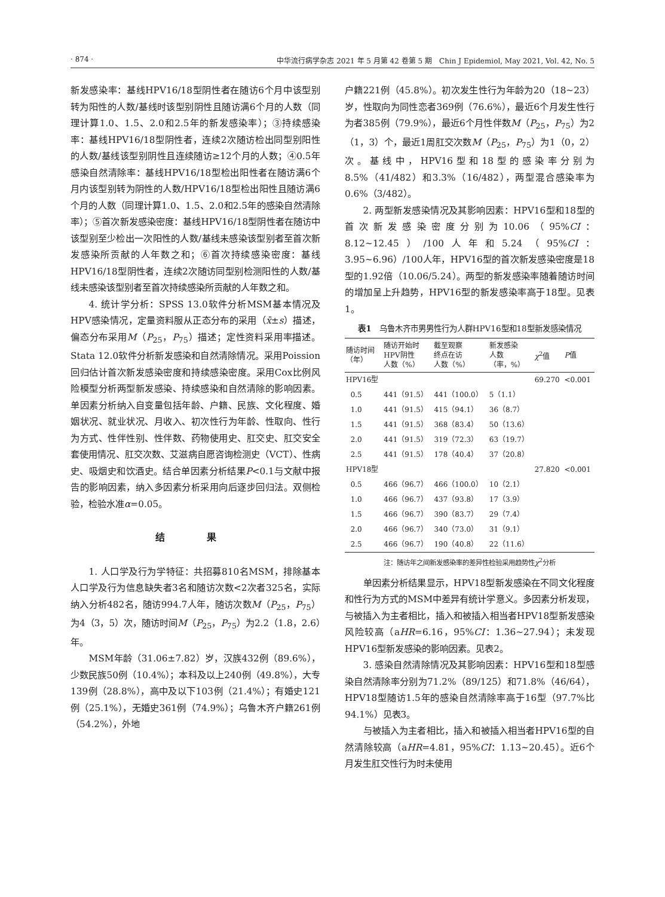· 874 · 中华流行病学杂志 2021 年 5 月第 42 卷第 5 期　Chin J Epidemiol, May 2021, Vol. 42, No. 5
新发感染率：基线HPV16/18型阴性者在随访6个月中该型别转为阳性的人数/基线时该型别阴性且随访满6个月的人数（同理计算1.0、1.5、2.0和2.5年的新发感染率）；③持续感染率：基线HPV16/18型阴性者，连续2次随访检出同型别阳性的人数/基线该型别阴性且连续随访≥12个月的人数；④0.5年感染自然清除率：基线HPV16/18型检出阳性者在随访满6个月内该型别转为阴性的人数/HPV16/18型检出阳性且随访满6个月的人数（同理计算1.0、1.5、2.0和2.5年的感染自然清除率）；⑤首次新发感染密度：基线HPV16/18型阴性者在随访中该型别至少检出一次阳性的人数/基线未感染该型别者至首次新发感染所贡献的人年数之和；⑥首次持续感染密度：基线HPV16/18型阴性者，连续2次随访同型别检测阳性的人数/基线未感染该型别者至首次持续感染所贡献的人年数之和。
4. 统计学分析：SPSS 13.0软件分析MSM基本情况及HPV感染情况，定量资料服从正态分布的采用（x̄±s）描述，偏态分布采用M（P<sub>25</sub>，P<sub>75</sub>）描述；定性资料采用率描述。Stata 12.0软件分析新发感染和自然清除情况。采用Poission回归估计首次新发感染密度和持续感染密度。采用Cox比例风险模型分析两型新发感染、持续感染和自然清除的影响因素。单因素分析纳入自变量包括年龄、户籍、民族、文化程度、婚姻状况、就业状况、月收入、初次性行为年龄、性取向、性行为方式、性伴性别、性伴数、药物使用史、肛交史、肛交安全套使用情况、肛交次数、艾滋病自愿咨询检测史（VCT）、性病史、吸烟史和饮酒史。结合单因素分析结果P<0.1与文献中报告的影响因素，纳入多因素分析采用向后逐步回归法。双侧检验，检验水准α=0.05。
结 果
1. 人口学及行为学特征：共招募810名MSM，排除基本人口学及行为信息缺失者3名和随访次数<2次者325名，实际纳入分析482名，随访994.7人年，随访次数M（P<sub>25</sub>，P<sub>75</sub>）为4（3，5）次，随访时间M（P<sub>25</sub>，P<sub>75</sub>）为2.2（1.8，2.6）年。
MSM年龄（31.06±7.82）岁，汉族432例（89.6%），少数民族50例（10.4%）；本科及以上240例（49.8%），大专139例（28.8%），高中及以下103例（21.4%）；有婚史121例（25.1%），无婚史361例（74.9%）；乌鲁木齐户籍261例（54.2%），外地
户籍221例（45.8%）。初次发生性行为年龄为20（18~23）岁，性取向为同性恋者369例（76.6%），最近6个月发生性行为者385例（79.9%），最近6个月性伴数M（P<sub>25</sub>，P<sub>75</sub>）为2（1，3）个，最近1周肛交次数M（P<sub>25</sub>，P<sub>75</sub>）为1（0，2）次。基线中，HPV16型和18型的感染率分别为8.5%（41/482）和3.3%（16/482），两型混合感染率为0.6%（3/482）。
2. 两型新发感染情况及其影响因素：HPV16型和18型的首次新发感染密度分别为10.06（95%CI：8.12~12.45）/100人年和5.24（95%CI：3.95~6.96）/100人年，HPV16型的首次新发感染密度是18型的1.92倍（10.06/5.24）。两型的新发感染率随着随访时间的增加呈上升趋势，HPV16型的新发感染率高于18型。见表1。
表1　乌鲁木齐市男男性行为人群HPV16型和18型新发感染情况
| 随访时间 （年） | 随访开始时 HPV阴性 人数（%） | 截至观察 终点在访 人数（%） | 新发感染 人数 （率，%） | χ<sup>2</sup>值 | P 值 |
| --- | --- | --- | --- | --- | --- |
| HPV16型 | | | | 69.270 | <0.001 |
| 0.5 | 441（91.5） | 441（100.0） | 5（1.1） | | |
| 1.0 | 441（91.5） | 415（94.1） | 36（8.7） | | |
| 1.5 | 441（91.5） | 368（83.4） | 50（13.6） | | |
| 2.0 | 441（91.5） | 319（72.3） | 63（19.7） | | |
| 2.5 | 441（91.5） | 178（40.4） | 37（20.8） | | |
| HPV18型 | | | | 27.820 | <0.001 |
| 0.5 | 466（96.7） | 466（100.0） | 10（2.1） | | |
| 1.0 | 466（96.7） | 437（93.8） | 17（3.9） | | |
| 1.5 | 466（96.7） | 390（83.7） | 29（7.4） | | |
| 2.0 | 466（96.7） | 340（73.0） | 31（9.1） | | |
| 2.5 | 466（96.7） | 190（40.8） | 22（11.6） | | |
注：随访年之间新发感染率的差异性检验采用趋势性χ<sup>2</sup>分析
单因素分析结果显示，HPV18型新发感染在不同文化程度和性行为方式的MSM中差异有统计学意义。多因素分析发现，与被插入为主者相比，插入和被插入相当者HPV18型新发感染风险较高（aHR=6.16，95%CI：1.36~27.94）；未发现HPV16型新发感染的影响因素。见表2。
3. 感染自然清除情况及其影响因素：HPV16型和18型感染自然清除率分别为71.2%（89/125）和71.8%（46/64），HPV18型随访1.5年的感染自然清除率高于16型（97.7%比94.1%）见表3。
与被插入为主者相比，插入和被插入相当者HPV16型的自然清除较高（aHR=4.81，95%CI：1.13~20.45）。近6个月发生肛交性行为时未使用